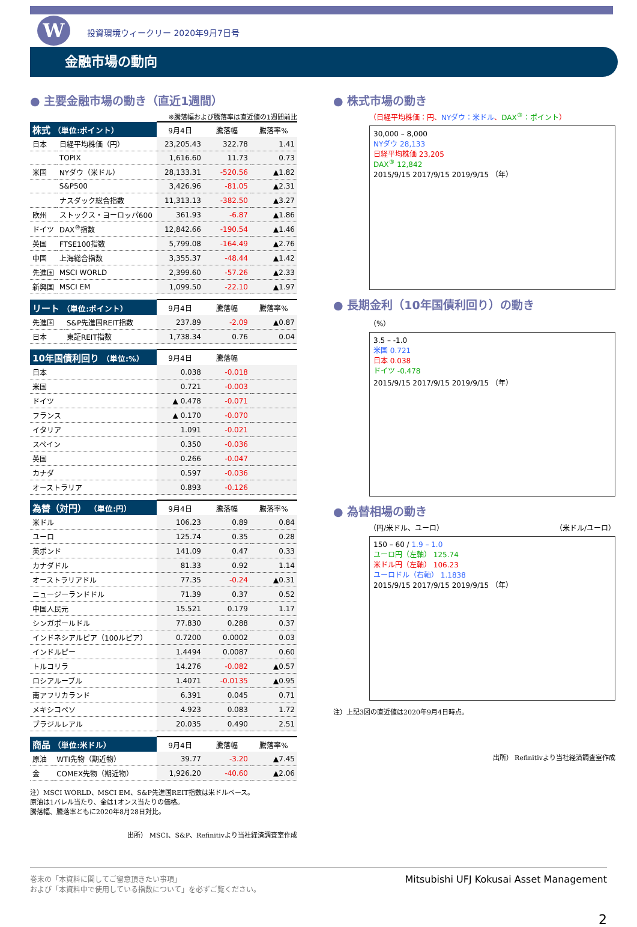W
投資環境ウィークリー 2020年9月7日号
金融市場の動向
● 主要金融市場の動き（直近1週間）
※騰落幅および騰落率は直近値の1週間前比
| 株式 （単位:ポイント） | | 9月4日 | 騰落幅 | 騰落率% |
| --- | --- | --- | --- | --- |
| 日本 | 日経平均株価（円） | 23,205.43 | 322.78 | 1.41 |
| | TOPIX | 1,616.60 | 11.73 | 0.73 |
| 米国 | NYダウ（米ドル） | 28,133.31 | -520.56 | ▲1.82 |
| | S&P500 | 3,426.96 | -81.05 | ▲2.31 |
| | ナスダック総合指数 | 11,313.13 | -382.50 | ▲3.27 |
| 欧州 | ストックス・ヨーロッパ600 | 361.93 | -6.87 | ▲1.86 |
| ドイツ | DAX<sup>®</sup>指数 | 12,842.66 | -190.54 | ▲1.46 |
| 英国 | FTSE100指数 | 5,799.08 | -164.49 | ▲2.76 |
| 中国 | 上海総合指数 | 3,355.37 | -48.44 | ▲1.42 |
| 先進国 | MSCI WORLD | 2,399.60 | -57.26 | ▲2.33 |
| 新興国 | MSCI EM | 1,099.50 | -22.10 | ▲1.97 |
| リート （単位:ポイント） | | 9月4日 | 騰落幅 | 騰落率% |
| --- | --- | --- | --- | --- |
| 先進国 | S&P先進国REIT指数 | 237.89 | -2.09 | ▲0.87 |
| 日本 | 東証REIT指数 | 1,738.34 | 0.76 | 0.04 |
| 10年国債利回り （単位:%） | 9月4日 | 騰落幅 | |
| --- | --- | --- | --- |
| 日本 | 0.038 | -0.018 | |
| 米国 | 0.721 | -0.003 | |
| ドイツ | ▲ 0.478 | -0.071 | |
| フランス | ▲ 0.170 | -0.070 | |
| イタリア | 1.091 | -0.021 | |
| スペイン | 0.350 | -0.036 | |
| 英国 | 0.266 | -0.047 | |
| カナダ | 0.597 | -0.036 | |
| オーストラリア | 0.893 | -0.126 | |
| 為替（対円） （単位:円） | 9月4日 | 騰落幅 | 騰落率% |
| --- | --- | --- | --- |
| 米ドル | 106.23 | 0.89 | 0.84 |
| ユーロ | 125.74 | 0.35 | 0.28 |
| 英ポンド | 141.09 | 0.47 | 0.33 |
| カナダドル | 81.33 | 0.92 | 1.14 |
| オーストラリアドル | 77.35 | -0.24 | ▲0.31 |
| ニュージーランドドル | 71.39 | 0.37 | 0.52 |
| 中国人民元 | 15.521 | 0.179 | 1.17 |
| シンガポールドル | 77.830 | 0.288 | 0.37 |
| インドネシアルピア（100ルピア） | 0.7200 | 0.0002 | 0.03 |
| インドルピー | 1.4494 | 0.0087 | 0.60 |
| トルコリラ | 14.276 | -0.082 | ▲0.57 |
| ロシアルーブル | 1.4071 | -0.0135 | ▲0.95 |
| 南アフリカランド | 6.391 | 0.045 | 0.71 |
| メキシコペソ | 4.923 | 0.083 | 1.72 |
| ブラジルレアル | 20.035 | 0.490 | 2.51 |
| 商品 （単位:米ドル） | | 9月4日 | 騰落幅 | 騰落率% |
| --- | --- | --- | --- | --- |
| 原油 | WTI先物（期近物） | 39.77 | -3.20 | ▲7.45 |
| 金 | COMEX先物（期近物） | 1,926.20 | -40.60 | ▲2.06 |
注）MSCI WORLD、MSCI EM、S&P先進国REIT指数は米ドルベース。
原油は1バレル当たり、金は1オンス当たりの価格。
騰落幅、騰落率ともに2020年8月28日対比。
出所） MSCI、S&P、Refinitivより当社経済調査室作成
● 株式市場の動き
（日経平均株価：円、NYダウ：米ドル、DAX<sup>®</sup>：ポイント）
30,000 – 8,000
NYダウ 28,133
日経平均株価 23,205
DAX<sup>®</sup> 12,842
2015/9/15 2017/9/15 2019/9/15 （年）
● 長期金利（10年国債利回り）の動き
（%）
3.5 – -1.0
米国 0.721
日本 0.038
ドイツ -0.478
2015/9/15 2017/9/15 2019/9/15 （年）
● 為替相場の動き
（円/米ドル、ユーロ） （米ドル/ユーロ）
150 – 60 / 1.9 – 1.0
ユーロ円（左軸） 125.74
米ドル円（左軸） 106.23
ユーロドル（右軸） 1.1838
2015/9/15 2017/9/15 2019/9/15 （年）
注）上記3図の直近値は2020年9月4日時点。
出所） Refinitivより当社経済調査室作成
巻末の「本資料に関してご留意頂きたい事項」
および「本資料中で使用している指数について」を必ずご覧ください。
Mitsubishi UFJ Kokusai Asset Management
2